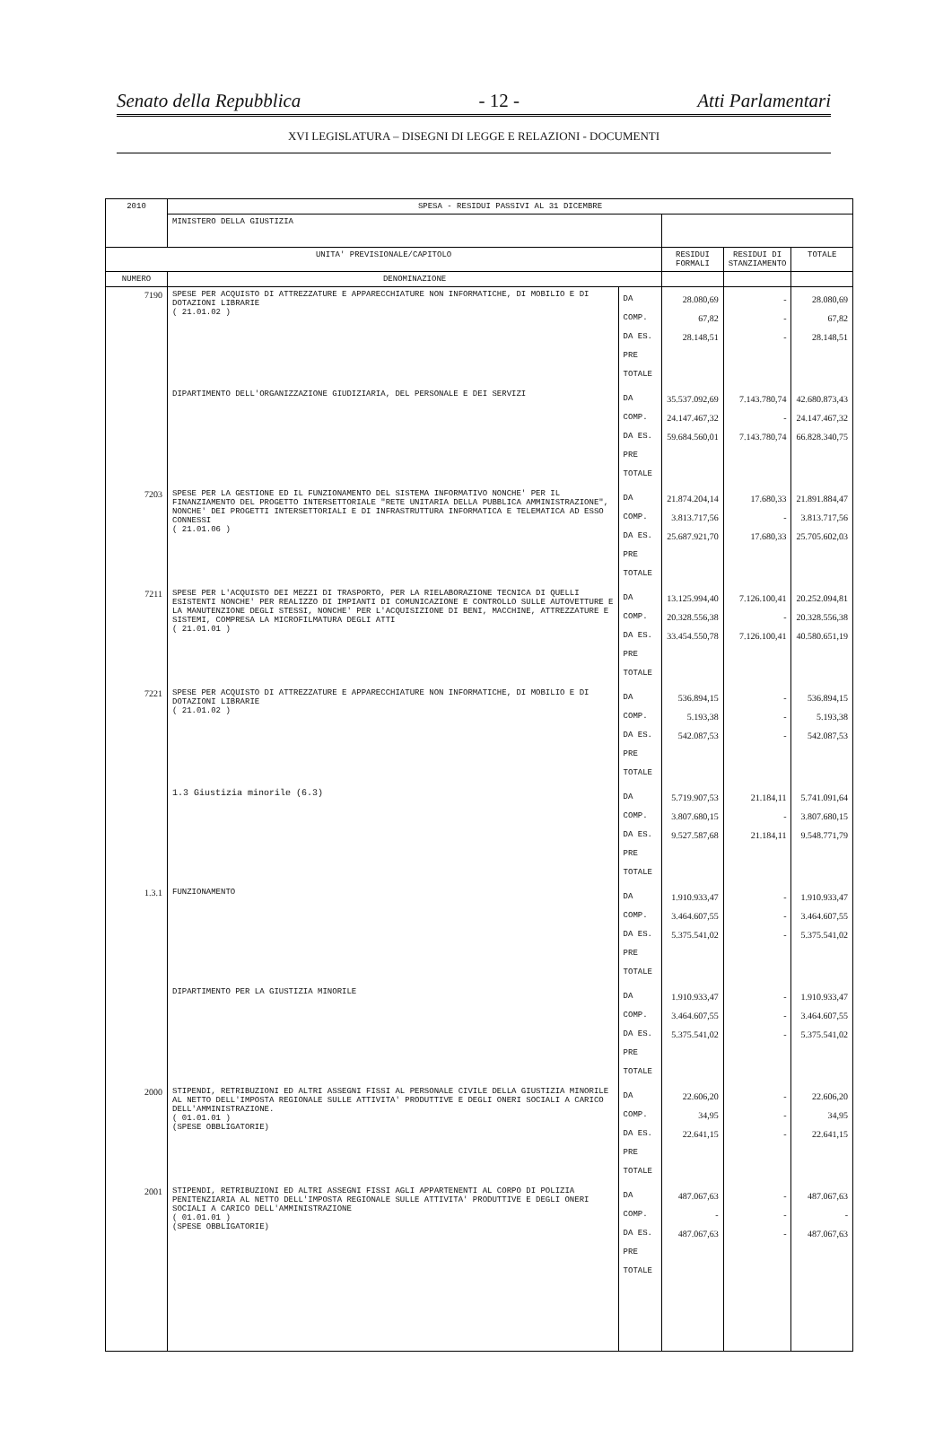Senato della Repubblica - 12 - Atti Parlamentari
XVI LEGISLATURA – DISEGNI DI LEGGE E RELAZIONI - DOCUMENTI
| 2010 | SPESA - RESIDUI PASSIVI AL 31 DICEMBRE | | | | |
| --- | --- | --- | --- | --- | --- |
| | MINISTERO DELLA GIUSTIZIA | | | | |
| UNITA' PREVISIONALE/CAPITOLO | | | RESIDUI FORMALI | RESIDUI DI STANZIAMENTO | TOTALE |
| NUMERO | DENOMINAZIONE | | | | |
| 7190 | SPESE PER ACQUISTO DI ATTREZZATURE E APPARECCHIATURE NON INFORMATICHE, DI MOBILIO E DI DOTAZIONI LIBRARIE ( 21.01.02 ) | DA COMP. DA ES. PRE TOTALE | 28.080,69 67,82 28.148,51 | - - - | 28.080,69 67,82 28.148,51 |
| | DIPARTIMENTO DELL'ORGANIZZAZIONE GIUDIZIARIA, DEL PERSONALE E DEI SERVIZI | DA COMP. DA ES. PRE TOTALE | 35.537.092,69 24.147.467,32 59.684.560,01 | 7.143.780,74 - 7.143.780,74 | 42.680.873,43 24.147.467,32 66.828.340,75 |
| 7203 | SPESE PER LA GESTIONE ED IL FUNZIONAMENTO DEL SISTEMA INFORMATIVO NONCHE' PER IL FINANZIAMENTO DEL PROGETTO INTERSETTORIALE "RETE UNITARIA DELLA PUBBLICA AMMINISTRAZIONE", NONCHE' DEI PROGETTI INTERSETTORIALI E DI INFRASTRUTTURA INFORMATICA E TELEMATICA AD ESSO CONNESSI ( 21.01.06 ) | DA COMP. DA ES. PRE TOTALE | 21.874.204,14 3.813.717,56 25.687.921,70 | 17.680,33 - 17.680,33 | 21.891.884,47 3.813.717,56 25.705.602,03 |
| 7211 | SPESE PER L'ACQUISTO DEI MEZZI DI TRASPORTO, PER LA RIELABORAZIONE TECNICA DI QUELLI ESISTENTI NONCHE' PER REALIZZO DI IMPIANTI DI COMUNICAZIONE E CONTROLLO SULLE AUTOVETTURE E LA MANUTENZIONE DEGLI STESSI, NONCHE' PER L'ACQUISIZIONE DI BENI, MACCHINE, ATTREZZATURE E SISTEMI, COMPRESA LA MICROFILMATURA DEGLI ATTI ( 21.01.01 ) | DA COMP. DA ES. PRE TOTALE | 13.125.994,40 20.328.556,38 33.454.550,78 | 7.126.100,41 - 7.126.100,41 | 20.252.094,81 20.328.556,38 40.580.651,19 |
| 7221 | SPESE PER ACQUISTO DI ATTREZZATURE E APPARECCHIATURE NON INFORMATICHE, DI MOBILIO E DI DOTAZIONI LIBRARIE ( 21.01.02 ) | DA COMP. DA ES. PRE TOTALE | 536.894,15 5.193,38 542.087,53 | - - - | 536.894,15 5.193,38 542.087,53 |
| | 1.3 Giustizia minorile (6.3) | DA COMP. DA ES. PRE TOTALE | 5.719.907,53 3.807.680,15 9.527.587,68 | 21.184,11 - 21.184,11 | 5.741.091,64 3.807.680,15 9.548.771,79 |
| 1.3.1 | FUNZIONAMENTO | DA COMP. DA ES. PRE TOTALE | 1.910.933,47 3.464.607,55 5.375.541,02 | - - - | 1.910.933,47 3.464.607,55 5.375.541,02 |
| | DIPARTIMENTO PER LA GIUSTIZIA MINORILE | DA COMP. DA ES. PRE TOTALE | 1.910.933,47 3.464.607,55 5.375.541,02 | - - - | 1.910.933,47 3.464.607,55 5.375.541,02 |
| 2000 | STIPENDI, RETRIBUZIONI ED ALTRI ASSEGNI FISSI AL PERSONALE CIVILE DELLA GIUSTIZIA MINORILE AL NETTO DELL'IMPOSTA REGIONALE SULLE ATTIVITA' PRODUTTIVE E DEGLI ONERI SOCIALI A CARICO DELL'AMMINISTRAZIONE. ( 01.01.01 ) (SPESE OBBLIGATORIE) | DA COMP. DA ES. PRE TOTALE | 22.606,20 34,95 22.641,15 | - - - | 22.606,20 34,95 22.641,15 |
| 2001 | STIPENDI, RETRIBUZIONI ED ALTRI ASSEGNI FISSI AGLI APPARTENENTI AL CORPO DI POLIZIA PENITENZIARIA AL NETTO DELL'IMPOSTA REGIONALE SULLE ATTIVITA' PRODUTTIVE E DEGLI ONERI SOCIALI A CARICO DELL'AMMINISTRAZIONE ( 01.01.01 ) (SPESE OBBLIGATORIE) | DA COMP. DA ES. PRE TOTALE | 487.067,63 - 487.067,63 | - - - | 487.067,63 - 487.067,63 |